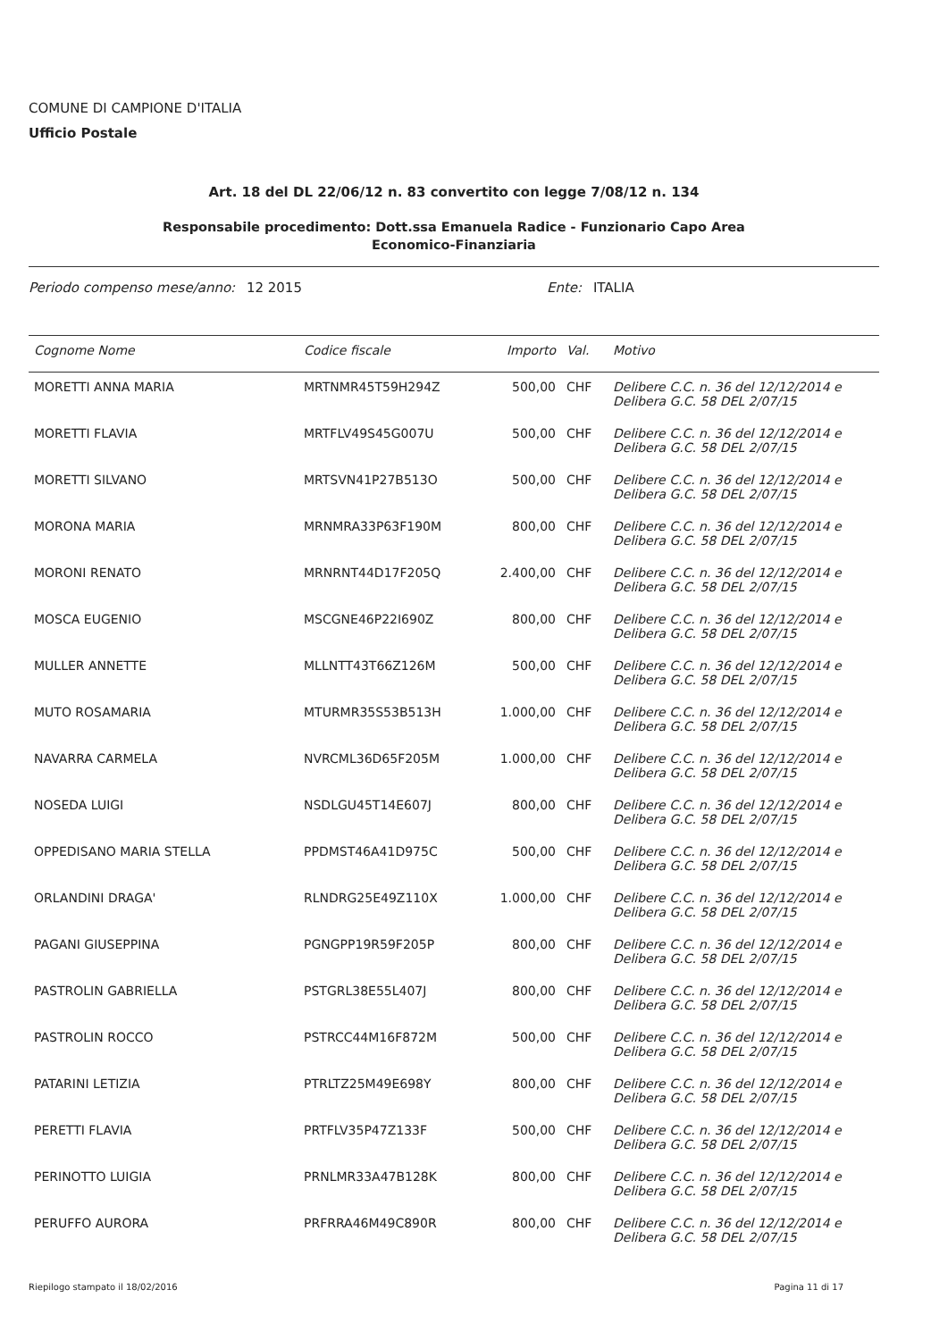COMUNE DI CAMPIONE D'ITALIA
Ufficio Postale
Art. 18 del DL 22/06/12 n. 83 convertito con legge 7/08/12 n. 134
Responsabile procedimento: Dott.ssa Emanuela Radice - Funzionario Capo Area
Economico-Finanziaria
Periodo compenso mese/anno: 12 2015 Ente: ITALIA
| Cognome Nome | Codice fiscale | Importo | Val. | Motivo |
| --- | --- | --- | --- | --- |
| MORETTI ANNA MARIA | MRTNMR45T59H294Z | 500,00 | CHF | Delibere C.C. n. 36 del 12/12/2014 e Delibera G.C. 58 DEL 2/07/15 |
| MORETTI FLAVIA | MRTFLV49S45G007U | 500,00 | CHF | Delibere C.C. n. 36 del 12/12/2014 e Delibera G.C. 58 DEL 2/07/15 |
| MORETTI SILVANO | MRTSVN41P27B513O | 500,00 | CHF | Delibere C.C. n. 36 del 12/12/2014 e Delibera G.C. 58 DEL 2/07/15 |
| MORONA MARIA | MRNMRA33P63F190M | 800,00 | CHF | Delibere C.C. n. 36 del 12/12/2014 e Delibera G.C. 58 DEL 2/07/15 |
| MORONI RENATO | MRNRNT44D17F205Q | 2.400,00 | CHF | Delibere C.C. n. 36 del 12/12/2014 e Delibera G.C. 58 DEL 2/07/15 |
| MOSCA EUGENIO | MSCGNE46P22I690Z | 800,00 | CHF | Delibere C.C. n. 36 del 12/12/2014 e Delibera G.C. 58 DEL 2/07/15 |
| MULLER ANNETTE | MLLNTT43T66Z126M | 500,00 | CHF | Delibere C.C. n. 36 del 12/12/2014 e Delibera G.C. 58 DEL 2/07/15 |
| MUTO ROSAMARIA | MTURMR35S53B513H | 1.000,00 | CHF | Delibere C.C. n. 36 del 12/12/2014 e Delibera G.C. 58 DEL 2/07/15 |
| NAVARRA CARMELA | NVRCML36D65F205M | 1.000,00 | CHF | Delibere C.C. n. 36 del 12/12/2014 e Delibera G.C. 58 DEL 2/07/15 |
| NOSEDA LUIGI | NSDLGU45T14E607J | 800,00 | CHF | Delibere C.C. n. 36 del 12/12/2014 e Delibera G.C. 58 DEL 2/07/15 |
| OPPEDISANO MARIA STELLA | PPDMST46A41D975C | 500,00 | CHF | Delibere C.C. n. 36 del 12/12/2014 e Delibera G.C. 58 DEL 2/07/15 |
| ORLANDINI DRAGA' | RLNDRG25E49Z110X | 1.000,00 | CHF | Delibere C.C. n. 36 del 12/12/2014 e Delibera G.C. 58 DEL 2/07/15 |
| PAGANI GIUSEPPINA | PGNGPP19R59F205P | 800,00 | CHF | Delibere C.C. n. 36 del 12/12/2014 e Delibera G.C. 58 DEL 2/07/15 |
| PASTROLIN GABRIELLA | PSTGRL38E55L407J | 800,00 | CHF | Delibere C.C. n. 36 del 12/12/2014 e Delibera G.C. 58 DEL 2/07/15 |
| PASTROLIN ROCCO | PSTRCC44M16F872M | 500,00 | CHF | Delibere C.C. n. 36 del 12/12/2014 e Delibera G.C. 58 DEL 2/07/15 |
| PATARINI LETIZIA | PTRLTZ25M49E698Y | 800,00 | CHF | Delibere C.C. n. 36 del 12/12/2014 e Delibera G.C. 58 DEL 2/07/15 |
| PERETTI FLAVIA | PRTFLV35P47Z133F | 500,00 | CHF | Delibere C.C. n. 36 del 12/12/2014 e Delibera G.C. 58 DEL 2/07/15 |
| PERINOTTO LUIGIA | PRNLMR33A47B128K | 800,00 | CHF | Delibere C.C. n. 36 del 12/12/2014 e Delibera G.C. 58 DEL 2/07/15 |
| PERUFFO AURORA | PRFRRA46M49C890R | 800,00 | CHF | Delibere C.C. n. 36 del 12/12/2014 e Delibera G.C. 58 DEL 2/07/15 |
Riepilogo stampato il 18/02/2016 Pagina 11 di 17